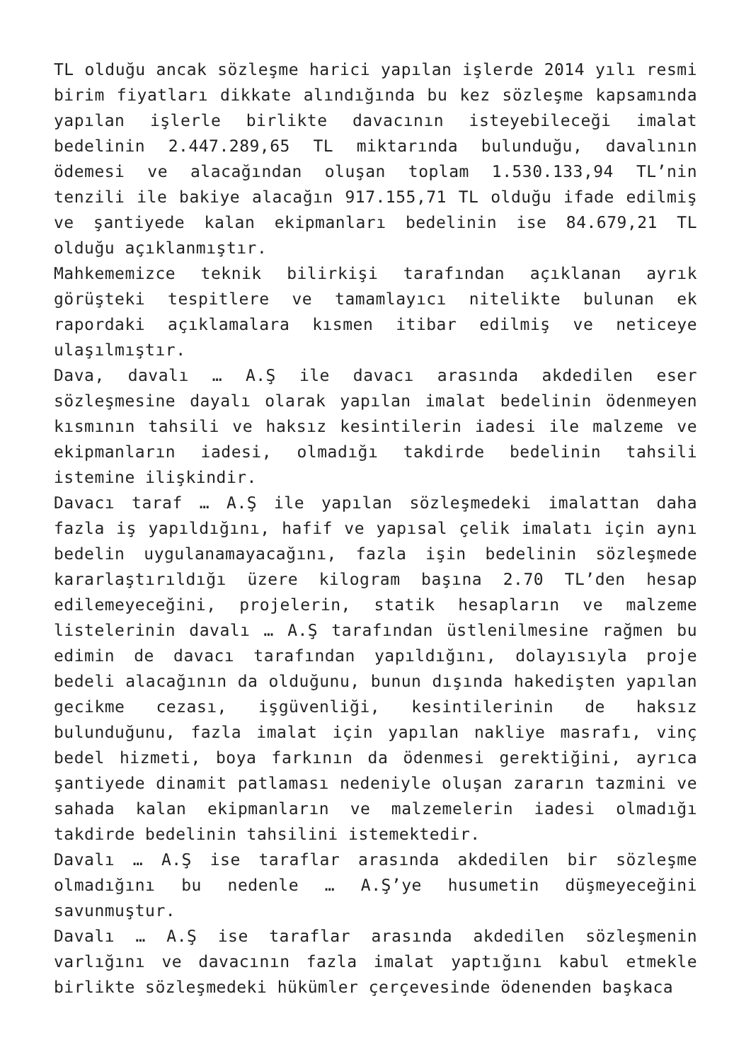TL olduğu ancak sözleşme harici yapılan işlerde 2014 yılı resmi birim fiyatları dikkate alındığında bu kez sözleşme kapsamında yapılan işlerle birlikte davacının isteyebileceği imalat bedelinin 2.447.289,65 TL miktarında bulunduğu, davalının ödemesi ve alacağından oluşan toplam 1.530.133,94 TL’nin tenzili ile bakiye alacağın 917.155,71 TL olduğu ifade edilmiş ve şantiyede kalan ekipmanları bedelinin ise 84.679,21 TL olduğu açıklanmıştır.
Mahkememizce teknik bilirkişi tarafından açıklanan ayrık görüşteki tespitlere ve tamamlayıcı nitelikte bulunan ek rapordaki açıklamalara kısmen itibar edilmiş ve neticeye ulaşılmıştır.
Dava, davalı … A.Ş ile davacı arasında akdedilen eser sözleşmesine dayalı olarak yapılan imalat bedelinin ödenmeyen kısmının tahsili ve haksız kesintilerin iadesi ile malzeme ve ekipmanların iadesi, olmadığı takdirde bedelinin tahsili istemine ilişkindir.
Davacı taraf … A.Ş ile yapılan sözleşmedeki imalattan daha fazla iş yapıldığını, hafif ve yapısal çelik imalatı için aynı bedelin uygulanamayacağını, fazla işin bedelinin sözleşmede kararlaştırıldığı üzere kilogram başına 2.70 TL’den hesap edilemeyeceğini, projelerin, statik hesapların ve malzeme listelerinin davalı … A.Ş tarafından üstlenilmesine rağmen bu edimin de davacı tarafından yapıldığını, dolayısıyla proje bedeli alacağının da olduğunu, bunun dışında hakedişten yapılan gecikme cezası, işgüvenliği, kesintilerinin de haksız bulunduğunu, fazla imalat için yapılan nakliye masrafı, vinç bedel hizmeti, boya farkının da ödenmesi gerektiğini, ayrıca şantiyede dinamit patlaması nedeniyle oluşan zararın tazmini ve sahada kalan ekipmanların ve malzemelerin iadesi olmadığı takdirde bedelinin tahsilini istemektedir.
Davalı … A.Ş ise taraflar arasında akdedilen bir sözleşme olmadığını bu nedenle … A.Ş’ye husumetin düşmeyeceğini savunmuştur.
Davalı … A.Ş ise taraflar arasında akdedilen sözleşmenin varlığını ve davacının fazla imalat yaptığını kabul etmekle birlikte sözleşmedeki hükümler çerçevesinde ödenenden başkaca